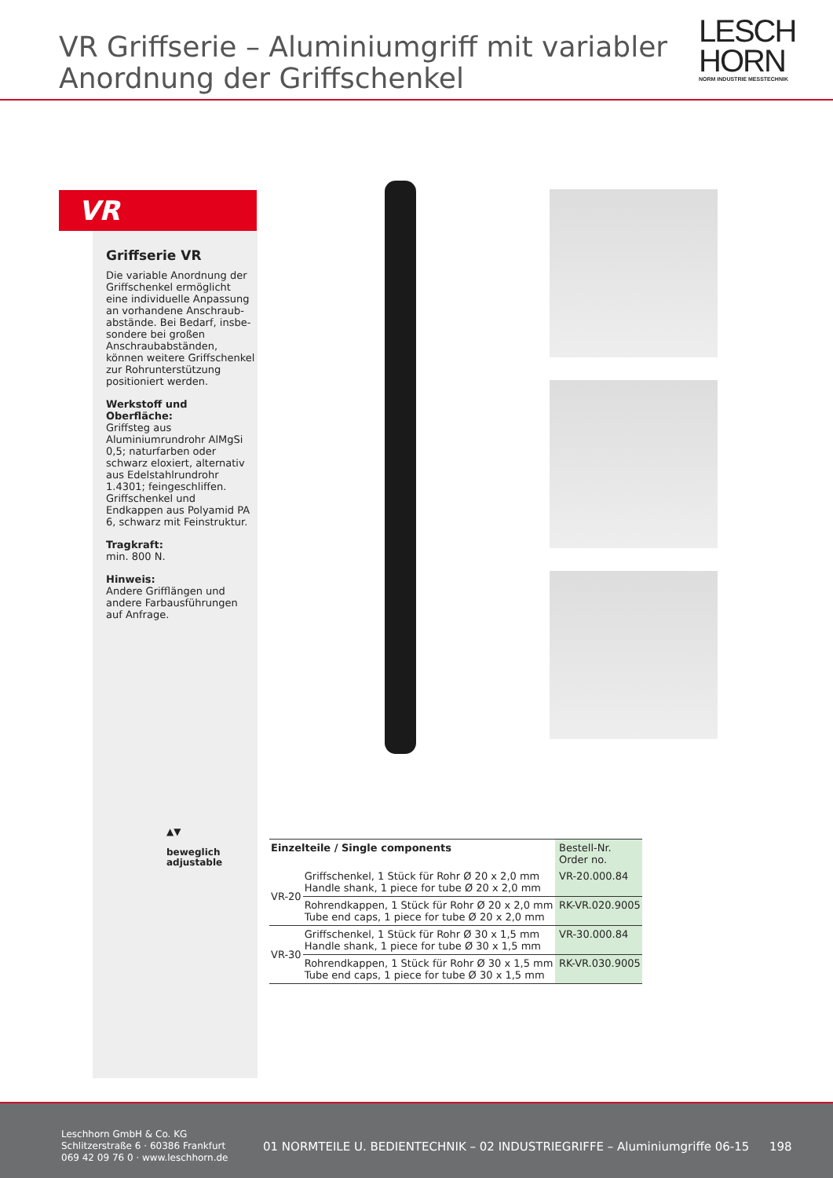VR Griffserie – Aluminiumgriff mit variabler
Anordnung der Griffschenkel
LESCH
HORN
NORM INDUSTRIE MESSTECHNIK
VR
Griffserie VR
Die variable Anordnung der Griffschenkel ermöglicht eine individuelle Anpassung an vorhandene Anschraub­abstände. Bei Bedarf, insbe­sondere bei großen Anschraub­abständen, können weitere Griffschenkel zur Rohrunter­stützung positioniert werden.
Werkstoff und Oberfläche:
Griffsteg aus Aluminiumrund­rohr AlMgSi 0,5; naturfarben oder schwarz eloxiert, alterna­tiv aus Edelstahlrundrohr 1.4301; feingeschliffen. Griffschenkel und Endkappen aus Polyamid PA 6, schwarz mit Feinstruktur.
Tragkraft:
min. 800 N.
Hinweis:
Andere Grifflängen und andere Farbausführungen auf Anfrage.
▲▼
beweglich
adjustable
| Einzelteile / Single components | | Bestell-Nr. Order no. |
| VR-20 | Griffschenkel, 1 Stück für Rohr Ø 20 x 2,0 mm Handle shank, 1 piece for tube Ø 20 x 2,0 mm | VR-20.000.84 |
| | Rohrendkappen, 1 Stück für Rohr Ø 20 x 2,0 mm Tube end caps, 1 piece for tube Ø 20 x 2,0 mm | RK-VR.020.9005 |
| VR-30 | Griffschenkel, 1 Stück für Rohr Ø 30 x 1,5 mm Handle shank, 1 piece for tube Ø 30 x 1,5 mm | VR-30.000.84 |
| | Rohrendkappen, 1 Stück für Rohr Ø 30 x 1,5 mm Tube end caps, 1 piece for tube Ø 30 x 1,5 mm | RK-VR.030.9005 |
Leschhorn GmbH & Co. KG
Schlitzerstraße 6 · 60386 Frankfurt
069 42 09 76 0 · www.leschhorn.de
01 NORMTEILE U. BEDIENTECHNIK – 02 INDUSTRIEGRIFFE – Aluminiumgriffe 06-15
198